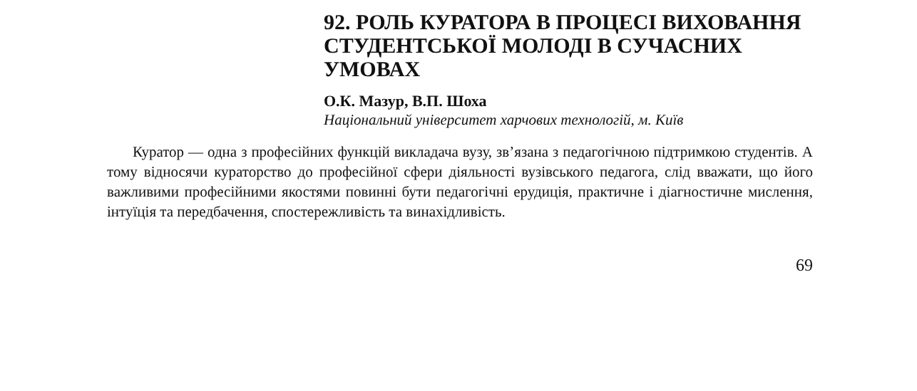92. РОЛЬ КУРАТОРА В ПРОЦЕСІ ВИХОВАННЯ СТУДЕНТСЬКОЇ МОЛОДІ В СУЧАСНИХ УМОВАХ
О.К. Мазур, В.П. Шоха
Національний університет харчових технологій, м. Київ
Куратор — одна з професійних функцій викладача вузу, зв’язана з педагогічною підтримкою студентів. А тому відносячи кураторство до професійної сфери діяльності вузівського педагога, слід вважати, що його важливими професійними якостями повинні бути педагогічні ерудиція, практичне і діагностичне мислення, інтуїція та передбачення, спостережливість та винахідливість.
69